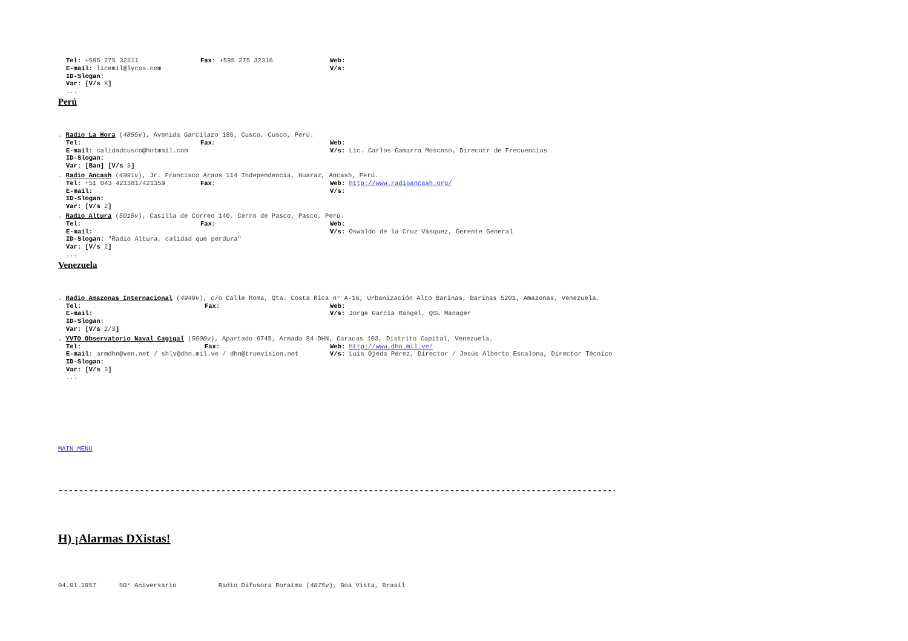Tel: +595 275 32311 Fax: +595 275 32316 Web:
E-mail: licemil@lycos.com V/s:
ID-Slogan:
Var: [V/s X]
...
Perú
. Radio La Hora (4855v), Avenida Garcilazo 185, Cusco, Cusco, Perú.
Tel: Fax: Web:
E-mail: calidadcusco@hotmail.com V/s: Lic. Carlos Gamarra Moscoso, Direcotr de Frecuencias
ID-Slogan:
Var: [Ban] [V/s 3]
. Radio Ancash (4991v), Jr. Francisco Araos 114 Independencia, Huaraz, Ancash, Perú.
Tel: +51 043 421381/421359 Fax: Web: http://www.radioancash.org/
E-mail: V/s:
ID-Slogan:
Var: [V/s 2]
. Radio Altura (5015v), Casilla de Correo 140, Cerro de Pasco, Pasco, Perú.
Tel: Fax: Web:
E-mail: V/s: Oswaldo de la Cruz Vásquez, Gerente General
ID-Slogan: "Radio Altura, calidad que perdura"
Var: [V/s 2]
...
Venezuela
. Radio Amazonas Internacional (4940v), c/o Calle Roma, Qta. Costa Rica n° A-16, Urbanización Alto Barinas, Barinas 5201, Amazonas, Venezuela.
Tel: Fax: Web:
E-mail: V/s: Jorge Garcia Rangel, QSL Manager
ID-Slogan:
Var: [V/s 2/3]
. YVTO Observatorio Naval Cagigal (5000v), Apartado 6745, Armada 84-DHN, Caracas 103, Distrito Capital, Venezuela.
Tel: Fax: Web: http://www.dhn.mil.ve/
E-mail: armdhn@ven.net / shlv@dhn.mil.ve / dhn@truevision.net V/s: Luis Ojeda Pérez, Director / Jesús Alberto Escalona, Director Técnico
ID-Slogan:
Var: [V/s 3]
...
MAIN MENU
------------------------------------------------------------------------------------------------------------------------
H) ¡Alarmas DXistas!
04.01.1957 50° Aniversario Radio Difusora Roraima (4875v), Boa Vista, Brasil